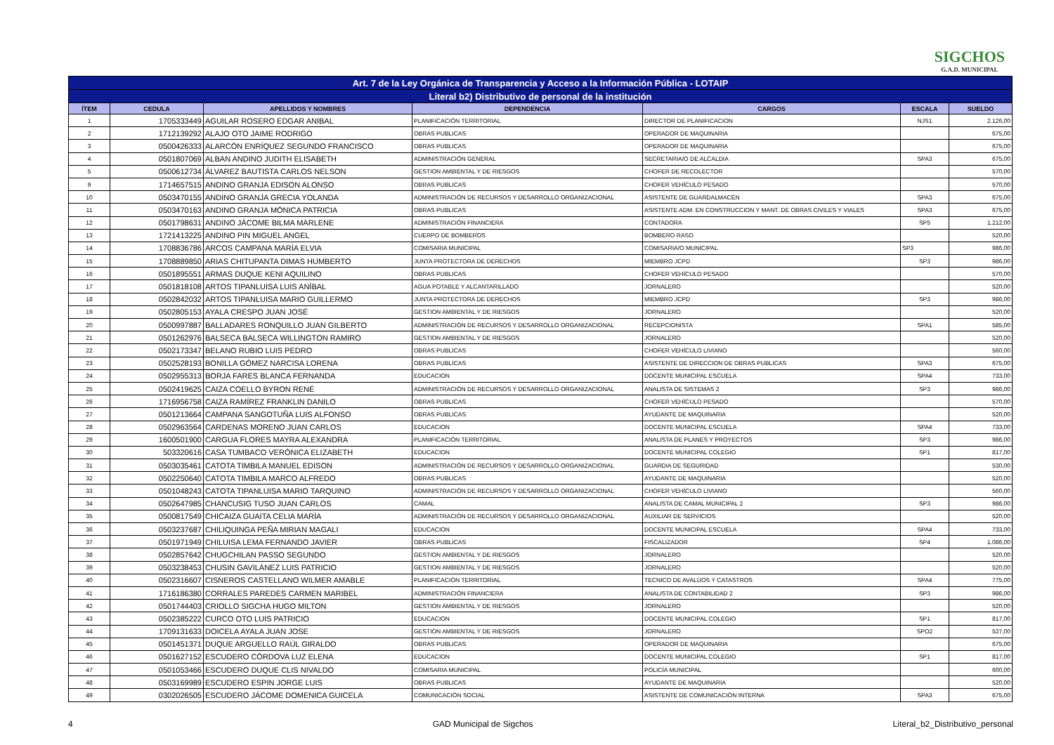SIGCHOS G.A.D. MUNICIPAL
| Art. 7 de la Ley Orgánica de Transparencia y Acceso a la Información Pública - LOTAIP | | | | | | |
| --- | --- | --- | --- | --- | --- | --- |
| Literal b2) Distributivo de personal de la institución | | | | | | |
| ÍTEM | CEDULA | APELLIDOS Y NOMBRES | DEPENDENCIA | CARGOS | ESCALA | SUELDO |
| 1 | 1705333449 | AGUILAR ROSERO EDGAR ANIBAL | PLANIFICACIÓN TERRITORIAL | DIRECTOR DE PLANIFICACION | NJS1 | 2.126,00 |
| 2 | 1712139292 | ALAJO OTO JAIME RODRIGO | OBRAS PUBLICAS | OPERADOR DE MAQUINARIA | | 675,00 |
| 3 | 0500426333 | ALARCÓN ENRÍQUEZ SEGUNDO FRANCISCO | OBRAS PUBLICAS | OPERADOR DE MAQUINARIA | | 675,00 |
| 4 | 0501807069 | ALBAN ANDINO JUDITH ELISABETH | ADMINISTRACIÓN GENERAL | SECRETARIA/O DE ALCALDIA | SPA3 | 675,00 |
| 5 | 0500612734 | ÁLVAREZ BAUTISTA CARLOS NELSON | GESTION AMBIENTAL Y DE RIESGOS | CHOFER DE RECOLECTOR | | 570,00 |
| 9 | 1714657515 | ANDINO GRANJA EDISON ALONSO | OBRAS PUBLICAS | CHOFER VEHÍCULO PESADO | | 570,00 |
| 10 | 0503470155 | ANDINO GRANJA GRECIA YOLANDA | ADMINISTRACIÓN DE RECURSOS Y DESARROLLO ORGANIZACIONAL | ASISTENTE DE GUARDALMACÉN | SPA3 | 675,00 |
| 11 | 0503470163 | ANDINO GRANJA MÓNICA PATRICIA | OBRAS PUBLICAS | ASISTENTE ADM. EN CONSTRUCCION Y MANT. DE OBRAS CIVILES Y VIALES | SPA3 | 675,00 |
| 12 | 0501798631 | ANDINO JÁCOME BILMA MARLENE | ADMINISTRACIÓN FINANCIERA | CONTADORA | SP5 | 1.212,00 |
| 13 | 1721413225 | ANDINO PIN MIGUEL ANGEL | CUERPO DE BOMBEROS | BOMBERO RASO | | 520,00 |
| 14 | 1708836786 | ARCOS CAMPANA MARÍA ELVIA | COMISARIA MUNICIPAL | COMISARIA/O MUNICIPAL | SP3 | 986,00 |
| 15 | 1708889850 | ARIAS CHITUPANTA DIMAS HUMBERTO | JUNTA PROTECTORA DE DERECHOS | MIEMBRO JCPD | SP3 | 986,00 |
| 16 | 0501895551 | ARMAS DUQUE KENI AQUILINO | OBRAS PUBLICAS | CHOFER VEHÍCULO PESADO | | 570,00 |
| 17 | 0501818108 | ARTOS TIPANLUISA LUIS ANÍBAL | AGUA POTABLE Y ALCANTARILLADO | JORNALERO | | 520,00 |
| 18 | 0502842032 | ARTOS TIPANLUISA MARIO GUILLERMO | JUNTA PROTECTORA DE DERECHOS | MIEMBRO JCPD | SP3 | 986,00 |
| 19 | 0502805153 | AYALA CRESPO JUAN JOSÉ | GESTION AMBIENTAL Y DE RIESGOS | JORNALERO | | 520,00 |
| 20 | 0500997887 | BALLADARES RONQUILLO JUAN GILBERTO | ADMINISTRACIÓN DE RECURSOS Y DESARROLLO ORGANIZACIONAL | RECEPCIONISTA | SPA1 | 585,00 |
| 21 | 0501262976 | BALSECA BALSECA WILLINGTON RAMIRO | GESTION AMBIENTAL Y DE RIESGOS | JORNALERO | | 520,00 |
| 22 | 0502173347 | BELANO RUBIO LUIS PEDRO | OBRAS PUBLICAS | CHOFER VEHÍCULO LIVIANO | | 560,00 |
| 23 | 0502528193 | BONILLA GÓMEZ NARCISA LORENA | OBRAS PUBLICAS | ASISTENTE DE DIRECCION DE OBRAS PUBLICAS | SPA3 | 675,00 |
| 24 | 0502955313 | BORJA FARES BLANCA FERNANDA | EDUCACION | DOCENTE MUNICIPAL ESCUELA | SPA4 | 733,00 |
| 25 | 0502419625 | CAIZA COELLO BYRON RENÉ | ADMINISTRACIÓN DE RECURSOS Y DESARROLLO ORGANIZACIONAL | ANALISTA DE SISTEMAS 2 | SP3 | 986,00 |
| 26 | 1716956758 | CAIZA RAMÍREZ FRANKLIN DANILO | OBRAS PUBLICAS | CHOFER VEHÍCULO PESADO | | 570,00 |
| 27 | 0501213664 | CAMPANA SANGOTUÑA LUIS ALFONSO | OBRAS PUBLICAS | AYUDANTE DE MAQUINARIA | | 520,00 |
| 28 | 0502963564 | CARDENAS MORENO JUAN CARLOS | EDUCACION | DOCENTE MUNICIPAL ESCUELA | SPA4 | 733,00 |
| 29 | 1600501900 | CARGUA FLORES MAYRA ALEXANDRA | PLANIFICACIÓN TERRITORIAL | ANALISTA DE PLANES Y PROYECTOS | SP3 | 986,00 |
| 30 | 503320616 | CASA TUMBACO VERÓNICA ELIZABETH | EDUCACION | DOCENTE MUNICIPAL COLEGIO | SP1 | 817,00 |
| 31 | 0503035461 | CATOTA TIMBILA MANUEL EDISON | ADMINISTRACIÓN DE RECURSOS Y DESARROLLO ORGANIZACIONAL | GUARDIA DE SEGURIDAD | | 530,00 |
| 32 | 0502250640 | CATOTA TIMBILA MARCO ALFREDO | OBRAS PUBLICAS | AYUDANTE DE MAQUINARIA | | 520,00 |
| 33 | 0501048243 | CATOTA TIPANLUISA MARIO TARQUINO | ADMINISTRACIÓN DE RECURSOS Y DESARROLLO ORGANIZACIONAL | CHOFER VEHÍCULO LIVIANO | | 560,00 |
| 34 | 0502647985 | CHANCUSIG TUSO JUAN CARLOS | CAMAL | ANALISTA DE CAMAL MUNICIPAL 2 | SP3 | 986,00 |
| 35 | 0500817549 | CHICAIZA GUAITA CELIA MARÍA | ADMINISTRACIÓN DE RECURSOS Y DESARROLLO ORGANIZACIONAL | AUXILIAR DE SERVICIOS | | 520,00 |
| 36 | 0503237687 | CHILIQUINGA PEÑA MIRIAN MAGALI | EDUCACION | DOCENTE MUNICIPAL ESCUELA | SPA4 | 733,00 |
| 37 | 0501971949 | CHILUISA LEMA FERNANDO JAVIER | OBRAS PUBLICAS | FISCALIZADOR | SP4 | 1.086,00 |
| 38 | 0502857642 | CHUGCHILAN PASSO SEGUNDO | GESTION AMBIENTAL Y DE RIESGOS | JORNALERO | | 520,00 |
| 39 | 0503238453 | CHUSIN GAVILÁNEZ LUIS PATRICIO | GESTION AMBIENTAL Y DE RIESGOS | JORNALERO | | 520,00 |
| 40 | 0502316607 | CISNEROS CASTELLANO WILMER AMABLE | PLANIFICACIÓN TERRITORIAL | TECNICO DE AVALÚOS Y CATASTROS | SPA4 | 775,00 |
| 41 | 1716186380 | CORRALES PAREDES CARMEN MARIBEL | ADMINISTRACIÓN FINANCIERA | ANALISTA DE CONTABILIDAD 2 | SP3 | 986,00 |
| 42 | 0501744403 | CRIOLLO SIGCHA HUGO MILTON | GESTION AMBIENTAL Y DE RIESGOS | JORNALERO | | 520,00 |
| 43 | 0502385222 | CURCO OTO LUIS PATRICIO | EDUCACION | DOCENTE MUNICIPAL COLEGIO | SP1 | 817,00 |
| 44 | 1709131633 | DOICELA AYALA JUAN JOSE | GESTION AMBIENTAL Y DE RIESGOS | JORNALERO | SPO2 | 527,00 |
| 45 | 0501451371 | DUQUE ARGUELLO RAÚL GIRALDO | OBRAS PUBLICAS | OPERADOR DE MAQUINARIA | | 675,00 |
| 46 | 0501627152 | ESCUDERO CÓRDOVA LUZ ELENA | EDUCACION | DOCENTE MUNICIPAL COLEGIO | SP1 | 817,00 |
| 47 | 0501053466 | ESCUDERO DUQUE CLIS NIVALDO | COMISARIA MUNICIPAL | POLICÍA MUNICIPAL | | 600,00 |
| 48 | 0503169989 | ESCUDERO ESPIN JORGE LUIS | OBRAS PUBLICAS | AYUDANTE DE MAQUINARIA | | 520,00 |
| 49 | 0302026505 | ESCUDERO JÁCOME DOMENICA GUICELA | COMUNICACIÓN SOCIAL | ASISTENTE DE COMUNICACIÓN INTERNA | SPA3 | 675,00 |
4 GAD Municipal de Sigchos Literal_b2_Distributivo_personal